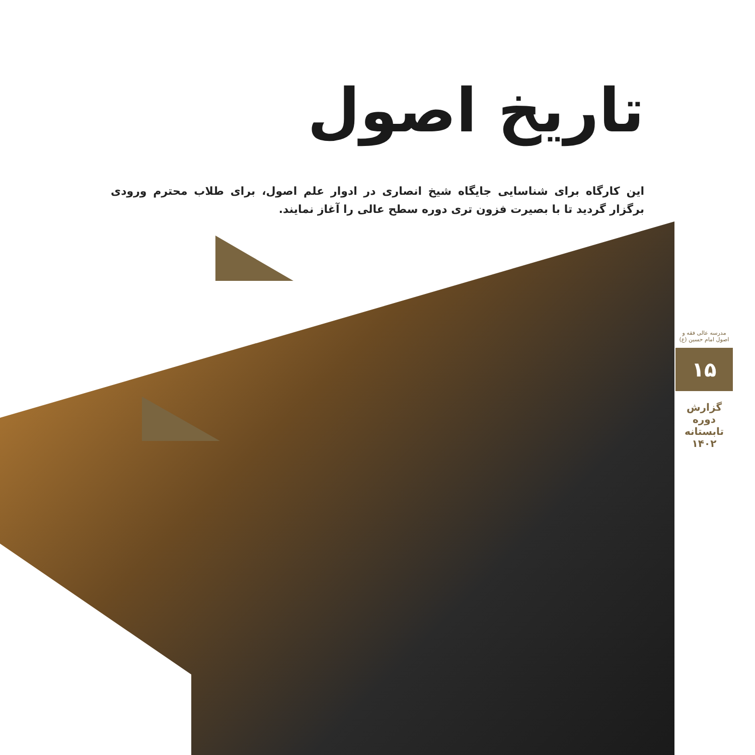تاریخ اصول
این کارگاه برای شناسایی جایگاه شیخ انصاری در ادوار علم اصول، برای طلاب محترم ورودی برگزار گردید تا با بصیرت فزون تری دوره سطح عالی را آغاز نمایند.
مدرسه عالی فقه و اصول امام حسین (ع)
۱۵
گزارش دوره تابستانه ۱۴۰۲